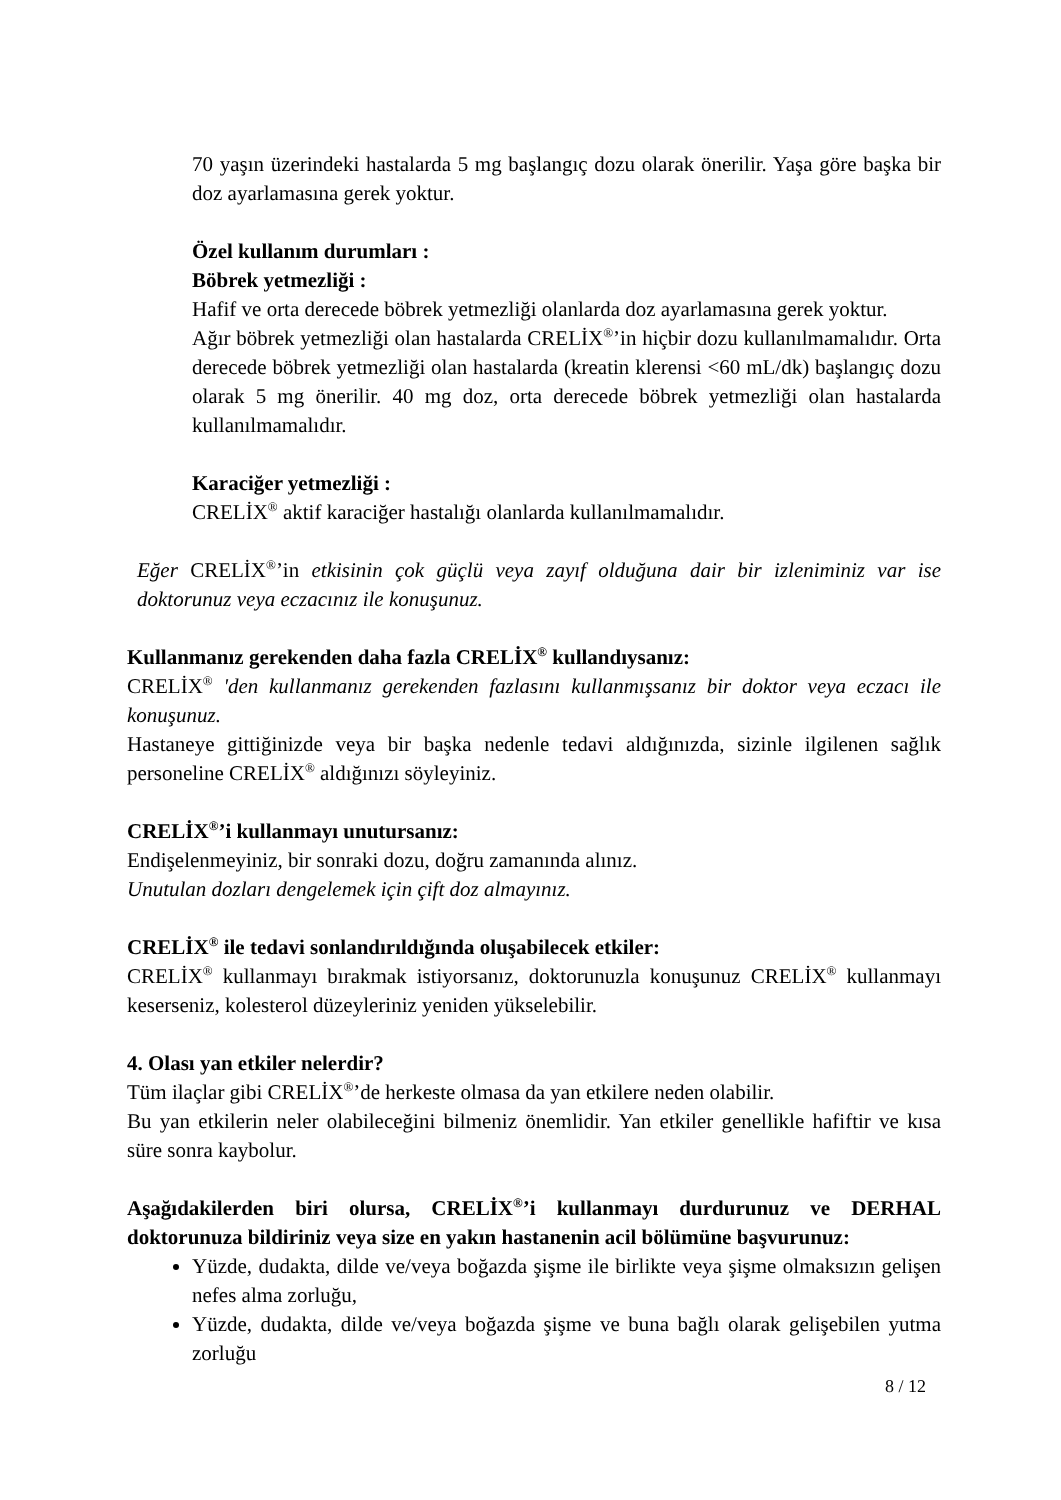70 yaşın üzerindeki hastalarda 5 mg başlangıç dozu olarak önerilir. Yaşa göre başka bir doz ayarlamasına gerek yoktur.
Özel kullanım durumları :
Böbrek yetmezliği :
Hafif ve orta derecede böbrek yetmezliği olanlarda doz ayarlamasına gerek yoktur.
Ağır böbrek yetmezliği olan hastalarda CRELİX<sup>®</sup>’in hiçbir dozu kullanılmamalıdır. Orta derecede böbrek yetmezliği olan hastalarda (kreatin klerensi <60 mL/dk) başlangıç dozu olarak 5 mg önerilir. 40 mg doz, orta derecede böbrek yetmezliği olan hastalarda kullanılmamalıdır.
Karaciğer yetmezliği :
CRELİX<sup>®</sup> aktif karaciğer hastalığı olanlarda kullanılmamalıdır.
Eğer CRELİX<sup>®</sup>’in etkisinin çok güçlü veya zayıf olduğuna dair bir izleniminiz var ise doktorunuz veya eczacınız ile konuşunuz.
Kullanmanız gerekenden daha fazla CRELİX<sup>®</sup> kullandıysanız:
CRELİX<sup>®</sup> 'den kullanmanız gerekenden fazlasını kullanmışsanız bir doktor veya eczacı ile konuşunuz.
Hastaneye gittiğinizde veya bir başka nedenle tedavi aldığınızda, sizinle ilgilenen sağlık personeline CRELİX<sup>®</sup> aldığınızı söyleyiniz.
CRELİX<sup>®</sup>’i kullanmayı unutursanız:
Endişelenmeyiniz, bir sonraki dozu, doğru zamanında alınız.
Unutulan dozları dengelemek için çift doz almayınız.
CRELİX<sup>®</sup> ile tedavi sonlandırıldığında oluşabilecek etkiler:
CRELİX<sup>®</sup> kullanmayı bırakmak istiyorsanız, doktorunuzla konuşunuz CRELİX<sup>®</sup> kullanmayı keserseniz, kolesterol düzeyleriniz yeniden yükselebilir.
4. Olası yan etkiler nelerdir?
Tüm ilaçlar gibi CRELİX<sup>®</sup>’de herkeste olmasa da yan etkilere neden olabilir.
Bu yan etkilerin neler olabileceğini bilmeniz önemlidir. Yan etkiler genellikle hafiftir ve kısa süre sonra kaybolur.
Aşağıdakilerden biri olursa, CRELİX<sup>®</sup>’i kullanmayı durdurunuz ve DERHAL doktorunuza bildiriniz veya size en yakın hastanenin acil bölümüne başvurunuz:
Yüzde, dudakta, dilde ve/veya boğazda şişme ile birlikte veya şişme olmaksızın gelişen nefes alma zorluğu,
Yüzde, dudakta, dilde ve/veya boğazda şişme ve buna bağlı olarak gelişebilen yutma zorluğu
8 / 12